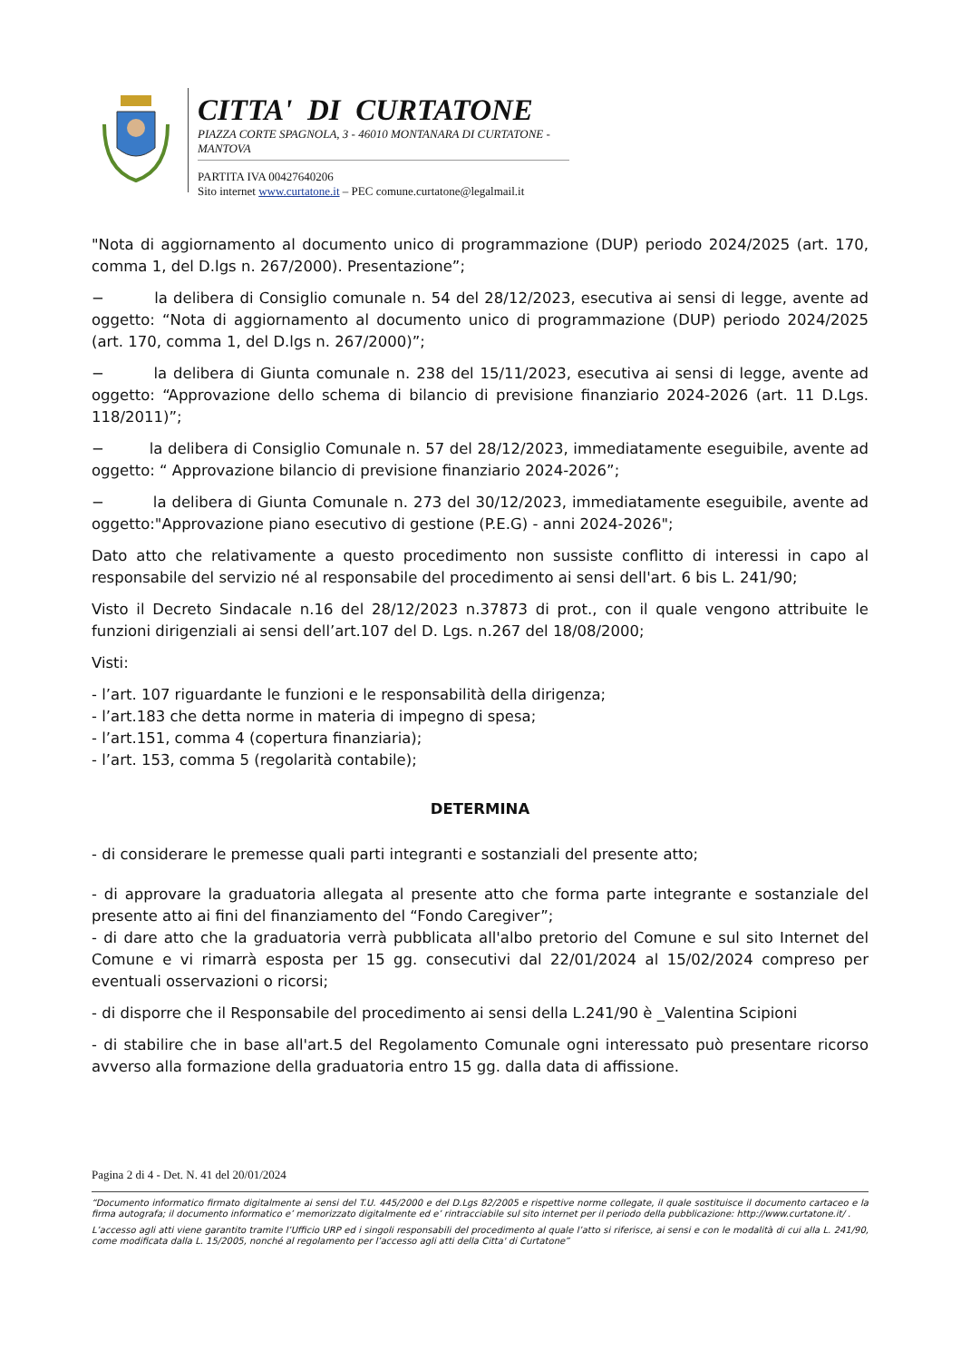CITTA' DI CURTATONE
PIAZZA CORTE SPAGNOLA, 3 - 46010 MONTANARA DI CURTATONE - MANTOVA
PARTITA IVA 00427640206
Sito internet www.curtatone.it – PEC comune.curtatone@legalmail.it
"Nota di aggiornamento al documento unico di programmazione (DUP) periodo 2024/2025 (art. 170, comma 1, del D.lgs n. 267/2000). Presentazione”;
− la delibera di Consiglio comunale n. 54 del 28/12/2023, esecutiva ai sensi di legge, avente ad oggetto: “Nota di aggiornamento al documento unico di programmazione (DUP) periodo 2024/2025 (art. 170, comma 1, del D.lgs n. 267/2000)”;
− la delibera di Giunta comunale n. 238 del 15/11/2023, esecutiva ai sensi di legge, avente ad oggetto: “Approvazione dello schema di bilancio di previsione finanziario 2024-2026 (art. 11 D.Lgs. 118/2011)”;
− la delibera di Consiglio Comunale n. 57 del 28/12/2023, immediatamente eseguibile, avente ad oggetto: “ Approvazione bilancio di previsione finanziario 2024-2026”;
− la delibera di Giunta Comunale n. 273 del 30/12/2023, immediatamente eseguibile, avente ad oggetto:"Approvazione piano esecutivo di gestione (P.E.G) - anni 2024-2026";
Dato atto che relativamente a questo procedimento non sussiste conflitto di interessi in capo al responsabile del servizio né al responsabile del procedimento ai sensi dell'art. 6 bis L. 241/90;
Visto il Decreto Sindacale n.16 del 28/12/2023 n.37873 di prot., con il quale vengono attribuite le funzioni dirigenziali ai sensi dell’art.107 del D. Lgs. n.267 del 18/08/2000;
Visti:
- l’art. 107 riguardante le funzioni e le responsabilità della dirigenza;
- l’art.183 che detta norme in materia di impegno di spesa;
- l’art.151, comma 4 (copertura finanziaria);
- l’art. 153, comma 5 (regolarità contabile);
DETERMINA
- di considerare le premesse quali parti integranti e sostanziali del presente atto;
- di approvare la graduatoria allegata al presente atto che forma parte integrante e sostanziale del presente atto ai fini del finanziamento del “Fondo Caregiver”;
- di dare atto che la graduatoria verrà pubblicata all'albo pretorio del Comune e sul sito Internet del Comune e vi rimarrà esposta per 15 gg. consecutivi dal 22/01/2024 al 15/02/2024 compreso per eventuali osservazioni o ricorsi;
- di disporre che il Responsabile del procedimento ai sensi della L.241/90 è _Valentina Scipioni
- di stabilire che in base all'art.5 del Regolamento Comunale ogni interessato può presentare ricorso avverso alla formazione della graduatoria entro 15 gg. dalla data di affissione.
Pagina 2 di 4 - Det. N. 41 del 20/01/2024
“Documento informatico firmato digitalmente ai sensi del T.U. 445/2000 e del D.Lgs 82/2005 e rispettive norme collegate, il quale sostituisce il documento cartaceo e la firma autografa; il documento informatico e’ memorizzato digitalmente ed e’ rintracciabile sul sito internet per il periodo della pubblicazione: http://www.curtatone.it/ .
L’accesso agli atti viene garantito tramite l’Ufficio URP ed i singoli responsabili del procedimento al quale l’atto si riferisce, ai sensi e con le modalità di cui alla L. 241/90, come modificata dalla L. 15/2005, nonché al regolamento per l’accesso agli atti della Citta' di Curtatone”